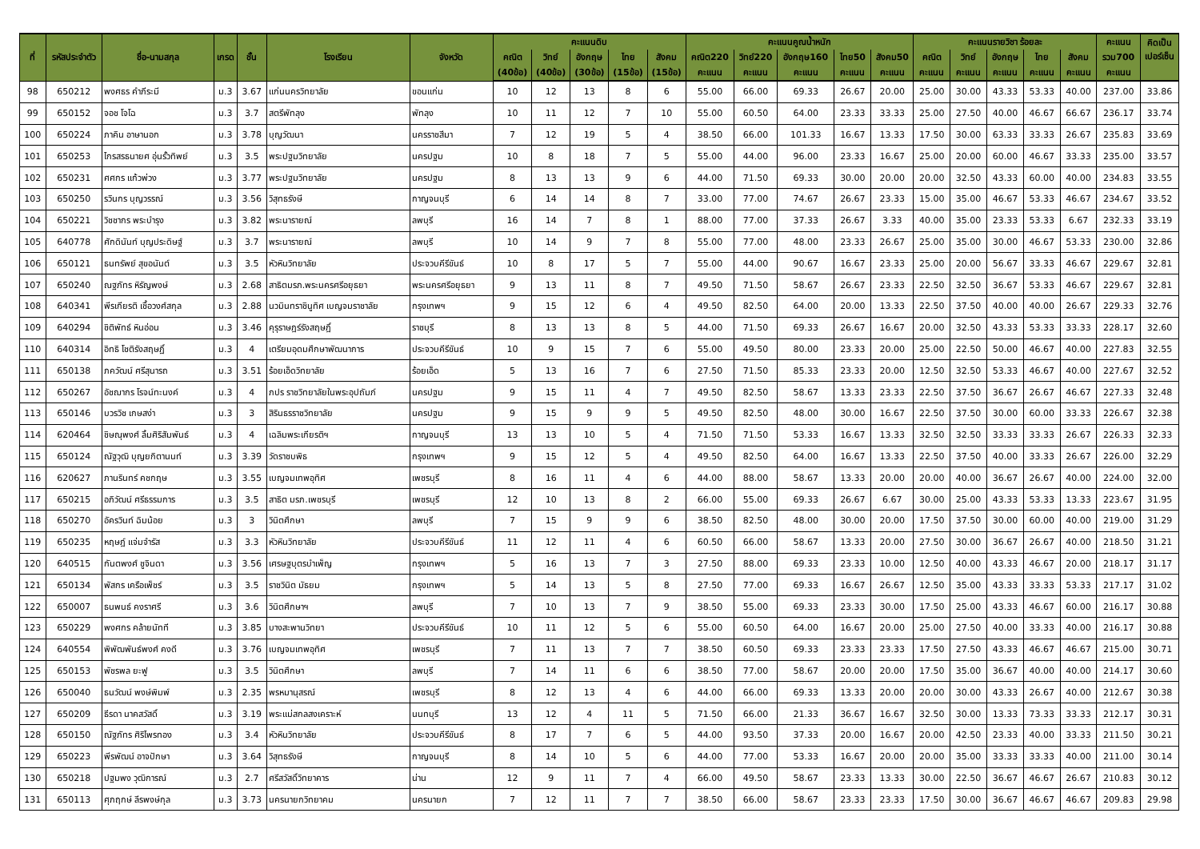| ที่ | รหัสประจำตัว | ชื่อ-นามสกุล | เกรด | ชั้น | โรงเรียน | จังหวัด | คะแนนดิบ | | | | | คะแนนคูณน้ำหนัก | | | | | คะแนนรายวิชา ร้อยละ | | | | | คะแนน | คิดเป็น เปอร์เซ็น |
| --- | --- | --- | --- | --- | --- | --- | --- | --- | --- | --- | --- | --- | --- | --- | --- | --- | --- | --- | --- | --- | --- | --- | --- |
| | | | | | | | คณิต | วิทย์ | อังกฤษ | ไทย | สังคม | คณิต220 | วิทย์220 | อังกฤษ160 | ไทย50 | สังคม50 | คณิต | วิทย์ | อังกฤษ | ไทย | สังคม | รวม700 | |
| | | | | | | | (40ข้อ) | (40ข้อ) | (30ข้อ) | (15ข้อ) | (15ข้อ) | คะแนน | คะแนน | คะแนน | คะแนน | คะแนน | คะแนน | คะแนน | คะแนน | คะแนน | คะแนน | คะแนน | |
| 98 | 650212 | พงศธร คำภีระมี | ม.3 | 3.67 | แก่นนครวิทยาลัย | ขอนแก่น | 10 | 12 | 13 | 8 | 6 | 55.00 | 66.00 | 69.33 | 26.67 | 20.00 | 25.00 | 30.00 | 43.33 | 53.33 | 40.00 | 237.00 | 33.86 |
| 99 | 650152 | จอช โจโฉ | ม.3 | 3.7 | สตรีพัทลุง | พัทลุง | 10 | 11 | 12 | 7 | 10 | 55.00 | 60.50 | 64.00 | 23.33 | 33.33 | 25.00 | 27.50 | 40.00 | 46.67 | 66.67 | 236.17 | 33.74 |
| 100 | 650224 | ภาคิน อาษานอก | ม.3 | 3.78 | บุญวัฒนา | นครราชสีมา | 7 | 12 | 19 | 5 | 4 | 38.50 | 66.00 | 101.33 | 16.67 | 13.33 | 17.50 | 30.00 | 63.33 | 33.33 | 26.67 | 235.83 | 33.69 |
| 101 | 650253 | ไกรสรธนายศ อุ่นรั้วทิพย์ | ม.3 | 3.5 | พระปฐมวิทยาลัย | นครปฐม | 10 | 8 | 18 | 7 | 5 | 55.00 | 44.00 | 96.00 | 23.33 | 16.67 | 25.00 | 20.00 | 60.00 | 46.67 | 33.33 | 235.00 | 33.57 |
| 102 | 650231 | ศศกร แก้วพ่วง | ม.3 | 3.77 | พระปฐมวิทยาลัย | นครปฐม | 8 | 13 | 13 | 9 | 6 | 44.00 | 71.50 | 69.33 | 30.00 | 20.00 | 20.00 | 32.50 | 43.33 | 60.00 | 40.00 | 234.83 | 33.55 |
| 103 | 650250 | รวินกร บุญวรรณ์ | ม.3 | 3.56 | วิสุทธรังษี | กาญจนบุรี | 6 | 14 | 14 | 8 | 7 | 33.00 | 77.00 | 74.67 | 26.67 | 23.33 | 15.00 | 35.00 | 46.67 | 53.33 | 46.67 | 234.67 | 33.52 |
| 104 | 650221 | วิชชากร พระบำรุง | ม.3 | 3.82 | พระนารายณ์ | ลพบุรี | 16 | 14 | 7 | 8 | 1 | 88.00 | 77.00 | 37.33 | 26.67 | 3.33 | 40.00 | 35.00 | 23.33 | 53.33 | 6.67 | 232.33 | 33.19 |
| 105 | 640778 | ศักดินันท์ บุญประดิษฐ์ | ม.3 | 3.7 | พระนารายณ์ | ลพบุรี | 10 | 14 | 9 | 7 | 8 | 55.00 | 77.00 | 48.00 | 23.33 | 26.67 | 25.00 | 35.00 | 30.00 | 46.67 | 53.33 | 230.00 | 32.86 |
| 106 | 650121 | ธนทรัพย์ สุขอนันต์ | ม.3 | 3.5 | หัวหินวิทยาลัย | ประจวบคีรีขันธ์ | 10 | 8 | 17 | 5 | 7 | 55.00 | 44.00 | 90.67 | 16.67 | 23.33 | 25.00 | 20.00 | 56.67 | 33.33 | 46.67 | 229.67 | 32.81 |
| 107 | 650240 | ณฐภัทร หิรัญพงษ์ | ม.3 | 2.68 | สาธิตมรภ.พระนครศรีอยุธยา | พระนครศรีอยุธยา | 9 | 13 | 11 | 8 | 7 | 49.50 | 71.50 | 58.67 | 26.67 | 23.33 | 22.50 | 32.50 | 36.67 | 53.33 | 46.67 | 229.67 | 32.81 |
| 108 | 640341 | พีรเกียรติ เชื้อวงศ์สกุล | ม.3 | 2.88 | นวมินทราชินูทิศ เบญจมราชาลัย | กรุงเทพฯ | 9 | 15 | 12 | 6 | 4 | 49.50 | 82.50 | 64.00 | 20.00 | 13.33 | 22.50 | 37.50 | 40.00 | 40.00 | 26.67 | 229.33 | 32.76 |
| 109 | 640294 | ชิติพัทธ์ หินอ่อน | ม.3 | 3.46 | คุรุราษฎร์รังสฤษฎิ์ | ราชบุรี | 8 | 13 | 13 | 8 | 5 | 44.00 | 71.50 | 69.33 | 26.67 | 16.67 | 20.00 | 32.50 | 43.33 | 53.33 | 33.33 | 228.17 | 32.60 |
| 110 | 640314 | อิทธิ โชติรังสฤษฏิ์ | ม.3 | 4 | เตรียมอุดมศึกษาพัฒนาการ | ประจวบคีรีขันธ์ | 10 | 9 | 15 | 7 | 6 | 55.00 | 49.50 | 80.00 | 23.33 | 20.00 | 25.00 | 22.50 | 50.00 | 46.67 | 40.00 | 227.83 | 32.55 |
| 111 | 650138 | ภควัฒน์ ศรีสุนารถ | ม.3 | 3.51 | ร้อยเอ็ดวิทยาลัย | ร้อยเอ็ด | 5 | 13 | 16 | 7 | 6 | 27.50 | 71.50 | 85.33 | 23.33 | 20.00 | 12.50 | 32.50 | 53.33 | 46.67 | 40.00 | 227.67 | 32.52 |
| 112 | 650267 | อัชฌากร โรจน์ทะนงค์ | ม.3 | 4 | ภปร ราชวิทยาลัยในพระอุปถัมภ์ | นครปฐม | 9 | 15 | 11 | 4 | 7 | 49.50 | 82.50 | 58.67 | 13.33 | 23.33 | 22.50 | 37.50 | 36.67 | 26.67 | 46.67 | 227.33 | 32.48 |
| 113 | 650146 | บวรวิช เกษสง่า | ม.3 | 3 | สิรินธรราชวิทยาลัย | นครปฐม | 9 | 15 | 9 | 9 | 5 | 49.50 | 82.50 | 48.00 | 30.00 | 16.67 | 22.50 | 37.50 | 30.00 | 60.00 | 33.33 | 226.67 | 32.38 |
| 114 | 620464 | ชิษณุพงศ์ ลิ้มศิริสัมพันธ์ | ม.3 | 4 | เฉลิมพระเกียรติฯ | กาญจนบุรี | 13 | 13 | 10 | 5 | 4 | 71.50 | 71.50 | 53.33 | 16.67 | 13.33 | 32.50 | 32.50 | 33.33 | 33.33 | 26.67 | 226.33 | 32.33 |
| 115 | 650124 | ณัฐวุฒิ บุญยกิตานนท์ | ม.3 | 3.39 | วัดราชบพิธ | กรุงเทพฯ | 9 | 15 | 12 | 5 | 4 | 49.50 | 82.50 | 64.00 | 16.67 | 13.33 | 22.50 | 37.50 | 40.00 | 33.33 | 26.67 | 226.00 | 32.29 |
| 116 | 620627 | ภานรินทร์ คชกฤษ | ม.3 | 3.55 | เบญจมเทพอุทิศ | เพชรบุรี | 8 | 16 | 11 | 4 | 6 | 44.00 | 88.00 | 58.67 | 13.33 | 20.00 | 20.00 | 40.00 | 36.67 | 26.67 | 40.00 | 224.00 | 32.00 |
| 117 | 650215 | อภิวัฒน์ ศรีธรรมการ | ม.3 | 3.5 | สาธิต มรภ.เพชรบุรี | เพชรบุรี | 12 | 10 | 13 | 8 | 2 | 66.00 | 55.00 | 69.33 | 26.67 | 6.67 | 30.00 | 25.00 | 43.33 | 53.33 | 13.33 | 223.67 | 31.95 |
| 118 | 650270 | อัครวินท์ ฉิมน้อย | ม.3 | 3 | วินิตศึกษา | ลพบุรี | 7 | 15 | 9 | 9 | 6 | 38.50 | 82.50 | 48.00 | 30.00 | 20.00 | 17.50 | 37.50 | 30.00 | 60.00 | 40.00 | 219.00 | 31.29 |
| 119 | 650235 | หฤษฎ์ แจ่มจำรัส | ม.3 | 3.3 | หัวหินวิทยาลัย | ประจวบคีรีขันธ์ | 11 | 12 | 11 | 4 | 6 | 60.50 | 66.00 | 58.67 | 13.33 | 20.00 | 27.50 | 30.00 | 36.67 | 26.67 | 40.00 | 218.50 | 31.21 |
| 120 | 640515 | กันตพงศ์ ชูจินดา | ม.3 | 3.56 | เศรษฐบุตรบำเพ็ญ | กรุงเทพฯ | 5 | 16 | 13 | 7 | 3 | 27.50 | 88.00 | 69.33 | 23.33 | 10.00 | 12.50 | 40.00 | 43.33 | 46.67 | 20.00 | 218.17 | 31.17 |
| 121 | 650134 | พัสกร เครือเพ็ชร์ | ม.3 | 3.5 | ราชวินิต มัธยม | กรุงเทพฯ | 5 | 14 | 13 | 5 | 8 | 27.50 | 77.00 | 69.33 | 16.67 | 26.67 | 12.50 | 35.00 | 43.33 | 33.33 | 53.33 | 217.17 | 31.02 |
| 122 | 650007 | ธนพนธ์ คงราศรี | ม.3 | 3.6 | วินิตศึกษาฯ | ลพบุรี | 7 | 10 | 13 | 7 | 9 | 38.50 | 55.00 | 69.33 | 23.33 | 30.00 | 17.50 | 25.00 | 43.33 | 46.67 | 60.00 | 216.17 | 30.88 |
| 123 | 650229 | พงศกร คล้ายนัทที | ม.3 | 3.85 | บางสะพานวิทยา | ประจวบคีรีขันธ์ | 10 | 11 | 12 | 5 | 6 | 55.00 | 60.50 | 64.00 | 16.67 | 20.00 | 25.00 | 27.50 | 40.00 | 33.33 | 40.00 | 216.17 | 30.88 |
| 124 | 640554 | พิพัฒพันธ์พงศ์ คงดี | ม.3 | 3.76 | เบญจมเทพอุทิศ | เพชรบุรี | 7 | 11 | 13 | 7 | 7 | 38.50 | 60.50 | 69.33 | 23.33 | 23.33 | 17.50 | 27.50 | 43.33 | 46.67 | 46.67 | 215.00 | 30.71 |
| 125 | 650153 | พัชรพล ยะฟู | ม.3 | 3.5 | วินิตศึกษา | ลพบุรี | 7 | 14 | 11 | 6 | 6 | 38.50 | 77.00 | 58.67 | 20.00 | 20.00 | 17.50 | 35.00 | 36.67 | 40.00 | 40.00 | 214.17 | 30.60 |
| 126 | 650040 | ธนวัฒน์ พงษ์พิมพ์ | ม.3 | 2.35 | พรหมานุสรณ์ | เพชรบุรี | 8 | 12 | 13 | 4 | 6 | 44.00 | 66.00 | 69.33 | 13.33 | 20.00 | 20.00 | 30.00 | 43.33 | 26.67 | 40.00 | 212.67 | 30.38 |
| 127 | 650209 | ธีรดา นาคสวัสดิ์ | ม.3 | 3.19 | พระแม่สกลสงเคราะห์ | นนทบุรี | 13 | 12 | 4 | 11 | 5 | 71.50 | 66.00 | 21.33 | 36.67 | 16.67 | 32.50 | 30.00 | 13.33 | 73.33 | 33.33 | 212.17 | 30.31 |
| 128 | 650150 | ณัฐภัทร ศิริไพรทอง | ม.3 | 3.4 | หัวหินวิทยาลัย | ประจวบคีรีขันธ์ | 8 | 17 | 7 | 6 | 5 | 44.00 | 93.50 | 37.33 | 20.00 | 16.67 | 20.00 | 42.50 | 23.33 | 40.00 | 33.33 | 211.50 | 30.21 |
| 129 | 650223 | พีรพัฒน์ อาจปักษา | ม.3 | 3.64 | วิสุทธรังษี | กาญจนบุรี | 8 | 14 | 10 | 5 | 6 | 44.00 | 77.00 | 53.33 | 16.67 | 20.00 | 20.00 | 35.00 | 33.33 | 33.33 | 40.00 | 211.00 | 30.14 |
| 130 | 650218 | ปฐมพง วุฒิการณ์ | ม.3 | 2.7 | ศรีสวัสดิ์วิทยาคาร | น่าน | 12 | 9 | 11 | 7 | 4 | 66.00 | 49.50 | 58.67 | 23.33 | 13.33 | 30.00 | 22.50 | 36.67 | 46.67 | 26.67 | 210.83 | 30.12 |
| 131 | 650113 | ศุภฤกษ์ ลีรพงษ์กุล | ม.3 | 3.73 | นครนายกวิทยาคม | นครนายก | 7 | 12 | 11 | 7 | 7 | 38.50 | 66.00 | 58.67 | 23.33 | 23.33 | 17.50 | 30.00 | 36.67 | 46.67 | 46.67 | 209.83 | 29.98 |